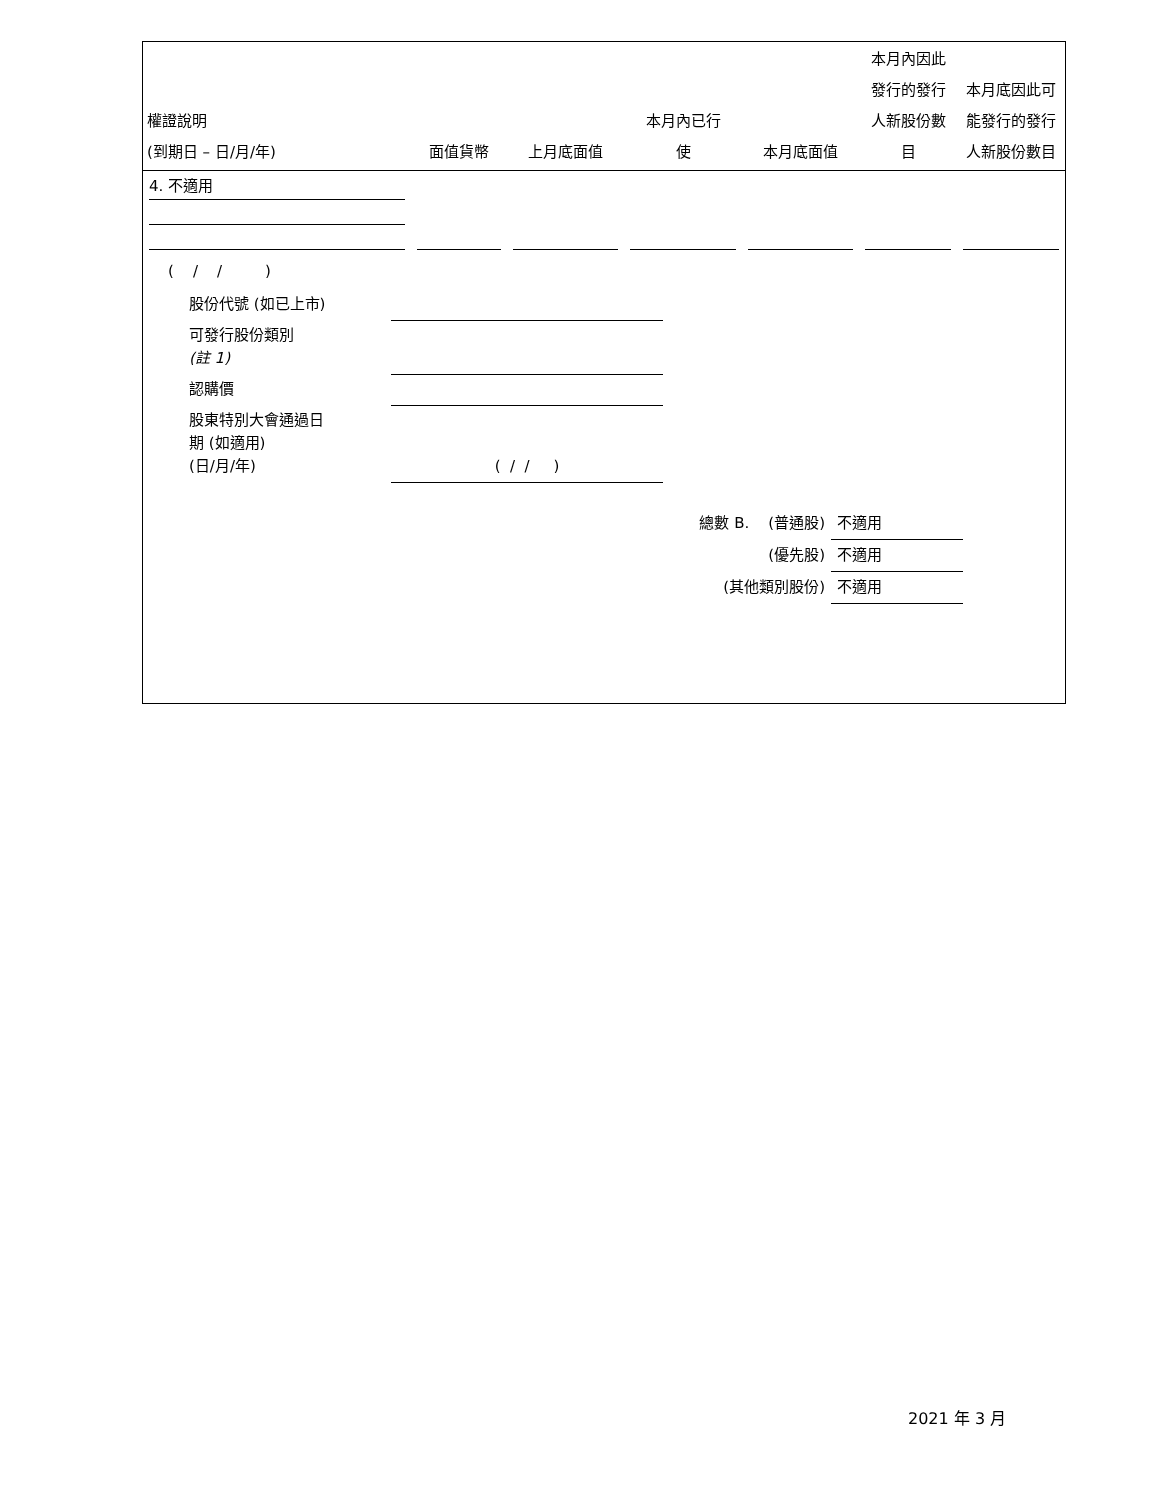| 權證說明 (到期日 – 日/月/年) | 面值貨幣 | 上月底面值 | 本月內已行 使 | 本月底面值 | 本月內因此 發行的發行 人新股份數 目 | 本月底因此可 能發行的發行 人新股份數目 |
| --- | --- | --- | --- | --- | --- | --- |
| 4. 不適用 | | | | | | |
( / / )
| 股份代號 (如已上市) | |
| 可發行股份類別 (註 1) | |
| 認購價 | |
| 股東特別大會通過日 期 (如適用) (日/月/年) | ( / / ) |
| 總數 B. (普通股) | 不適用 |
| (優先股) | 不適用 |
| (其他類別股份) | 不適用 |
2021 年 3 月